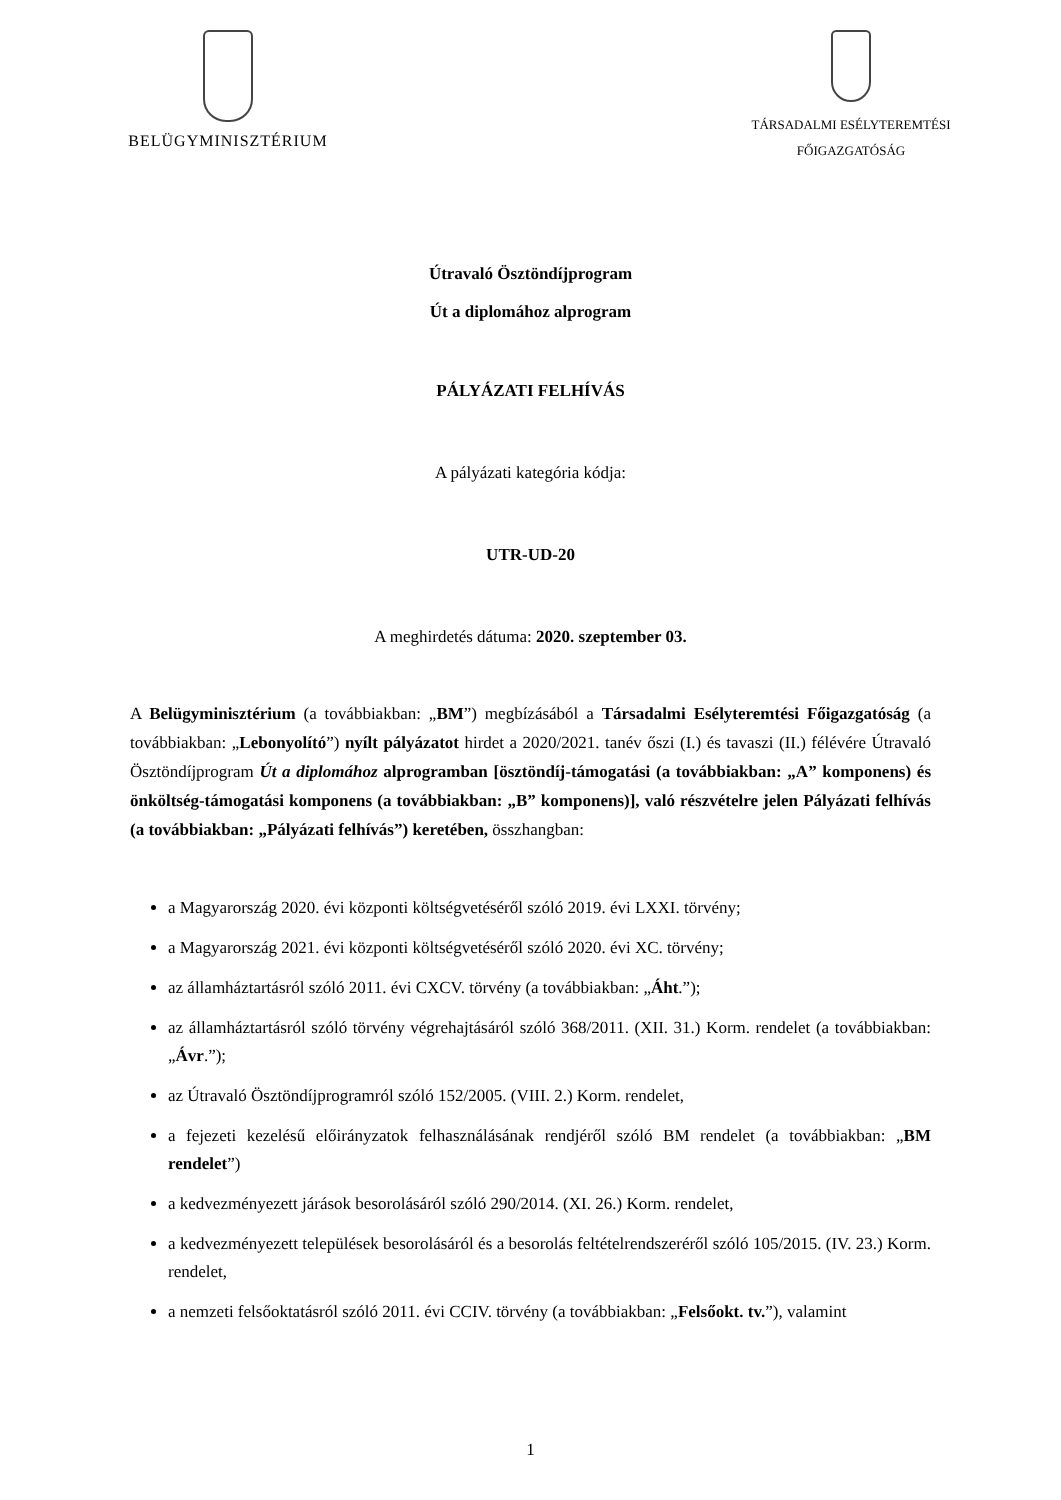BELÜGYMINISZTÉRIUM
TÁRSADALMI ESÉLYTEREMTÉSI
FŐIGAZGATÓSÁG
Útravaló Ösztöndíjprogram
Út a diplomához alprogram
PÁLYÁZATI FELHÍVÁS
A pályázati kategória kódja:
UTR-UD-20
A meghirdetés dátuma: 2020. szeptember 03.
A Belügyminisztérium (a továbbiakban: „BM”) megbízásából a Társadalmi Esélyteremtési Főigazgatóság (a továbbiakban: „Lebonyolító”) nyílt pályázatot hirdet a 2020/2021. tanév őszi (I.) és tavaszi (II.) félévére Útravaló Ösztöndíjprogram Út a diplomához alprogramban [ösztöndíj-támogatási (a továbbiakban: „A” komponens) és önköltség-támogatási komponens (a továbbiakban: „B” komponens)], való részvételre jelen Pályázati felhívás (a továbbiakban: „Pályázati felhívás”) keretében, összhangban:
a Magyarország 2020. évi központi költségvetéséről szóló 2019. évi LXXI. törvény;
a Magyarország 2021. évi központi költségvetéséről szóló 2020. évi XC. törvény;
az államháztartásról szóló 2011. évi CXCV. törvény (a továbbiakban: „Áht.”);
az államháztartásról szóló törvény végrehajtásáról szóló 368/2011. (XII. 31.) Korm. rendelet (a továbbiakban: „Ávr.”);
az Útravaló Ösztöndíjprogramról szóló 152/2005. (VIII. 2.) Korm. rendelet,
a fejezeti kezelésű előirányzatok felhasználásának rendjéről szóló BM rendelet (a továbbiakban: „BM rendelet”)
a kedvezményezett járások besorolásáról szóló 290/2014. (XI. 26.) Korm. rendelet,
a kedvezményezett települések besorolásáról és a besorolás feltételrendszeréről szóló 105/2015. (IV. 23.) Korm. rendelet,
a nemzeti felsőoktatásról szóló 2011. évi CCIV. törvény (a továbbiakban: „Felsőokt. tv.”), valamint
1